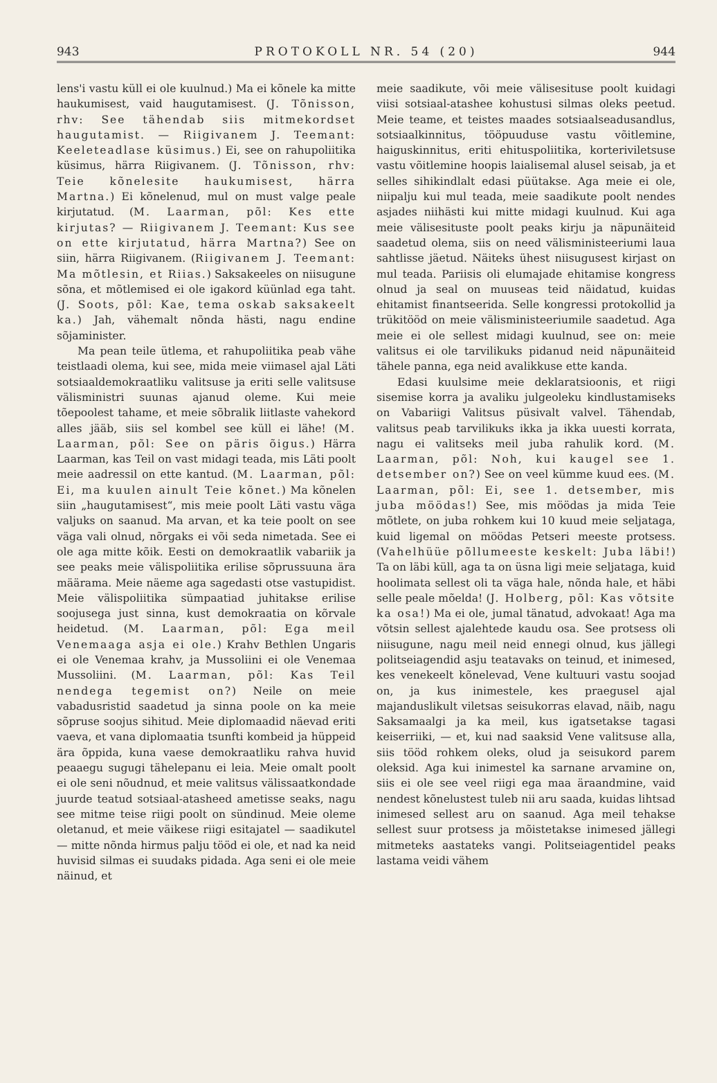943 PROTOKOLL NR. 54 (20) 944
lens'i vastu küll ei ole kuulnud.) Ma ei kõnele ka mitte haukumisest, vaid haugutamisest. (J. Tõnisson, rhv: See tähendab siis mitmekordset haugutamist. — Riigivanem J. Teemant: Keeleteadlase küsimus.) Ei, see on rahupoliitika küsimus, härra Riigivanem. (J. Tõnisson, rhv: Teie kõnelesite haukumisest, härra Martna.) Ei kõnelenud, mul on must valge peale kirjutatud. (M. Laarman, põl: Kes ette kirjutas? — Riigivanem J. Teemant: Kus see on ette kirjutatud, härra Martna?) See on siin, härra Riigivanem. (Riigivanem J. Teemant: Ma mõtlesin, et Riias.) Saksakeeles on niisugune sõna, et mõtlemised ei ole igakord küünlad ega taht. (J. Soots, põl: Kae, tema oskab saksakeelt ka.) Jah, vähemalt nõnda hästi, nagu endine sõjaminister.
Ma pean teile ütlema, et rahupoliitika peab vähe teistlaadi olema, kui see, mida meie viimasel ajal Läti sotsiaaldemokraatliku valitsuse ja eriti selle valitsuse välisministri suunas ajanud oleme. Kui meie tõepoolest tahame, et meie sõbralik liitlaste vahekord alles jääb, siis sel kombel see küll ei lähe! (M. Laarman, põl: See on päris õigus.) Härra Laarman, kas Teil on vast midagi teada, mis Läti poolt meie aadressil on ette kantud. (M. Laarman, põl: Ei, ma kuulen ainult Teie kõnet.) Ma kõnelen siin „haugutamisest“, mis meie poolt Läti vastu väga valjuks on saanud. Ma arvan, et ka teie poolt on see väga vali olnud, nõrgaks ei või seda nimetada. See ei ole aga mitte kõik. Eesti on demokraatlik vabariik ja see peaks meie välispoliitika erilise sõprussuuna ära määrama. Meie näeme aga sagedasti otse vastupidist. Meie välispoliitika sümpaatiad juhitakse erilise soojusega just sinna, kust demokraatia on kõrvale heidetud. (M. Laarman, põl: Ega meil Venemaaga asja ei ole.) Krahv Bethlen Ungaris ei ole Venemaa krahv, ja Mussoliini ei ole Venemaa Mussoliini. (M. Laarman, põl: Kas Teil nendega tegemist on?) Neile on meie vabadusristid saadetud ja sinna poole on ka meie sõpruse soojus sihitud. Meie diplomaadid näevad eriti vaeva, et vana diplomaatia tsunfti kombeid ja hüppeid ära õppida, kuna vaese demokraatliku rahva huvid peaaegu sugugi tähelepanu ei leia. Meie omalt poolt ei ole seni nõudnud, et meie valitsus välissaatkondade juurde teatud sotsiaal-atasheed ametisse seaks, nagu see mitme teise riigi poolt on sündinud. Meie oleme oletanud, et meie väikese riigi esitajatel — saadikutel — mitte nõnda hirmus palju tööd ei ole, et nad ka neid huvisid silmas ei suudaks pidada. Aga seni ei ole meie näinud, et
meie saadikute, või meie välisesituse poolt kuidagi viisi sotsiaal-atashee kohustusi silmas oleks peetud. Meie teame, et teistes maades sotsiaalseadusandlus, sotsiaalkinnitus, tööpuuduse vastu võitlemine, haiguskinnitus, eriti ehituspoliitika, korteriviletsuse vastu võitlemine hoopis laialisemal alusel seisab, ja et selles sihikindlalt edasi püütakse. Aga meie ei ole, niipalju kui mul teada, meie saadikute poolt nendes asjades niihästi kui mitte midagi kuulnud. Kui aga meie välisesituste poolt peaks kirju ja näpunäiteid saadetud olema, siis on need välisministeeriumi laua sahtlisse jäetud. Näiteks ühest niisugusest kirjast on mul teada. Pariisis oli elumajade ehitamise kongress olnud ja seal on muuseas teid näidatud, kuidas ehitamist finantseerida. Selle kongressi protokollid ja trükitööd on meie välisministeeriumile saadetud. Aga meie ei ole sellest midagi kuulnud, see on: meie valitsus ei ole tarvilikuks pidanud neid näpunäiteid tähele panna, ega neid avalikkuse ette kanda.
Edasi kuulsime meie deklaratsioonis, et riigi sisemise korra ja avaliku julgeoleku kindlustamiseks on Vabariigi Valitsus püsivalt valvel. Tähendab, valitsus peab tarvilikuks ikka ja ikka uuesti korrata, nagu ei valitseks meil juba rahulik kord. (M. Laarman, põl: Noh, kui kaugel see 1. detsember on?) See on veel kümme kuud ees. (M. Laarman, põl: Ei, see 1. detsember, mis juba möödas!) See, mis möödas ja mida Teie mõtlete, on juba rohkem kui 10 kuud meie seljataga, kuid ligemal on möödas Petseri meeste protsess. (Vahelhüüe põllumeeste keskelt: Juba läbi!) Ta on läbi küll, aga ta on üsna ligi meie seljataga, kuid hoolimata sellest oli ta väga hale, nõnda hale, et häbi selle peale mõelda! (J. Holberg, põl: Kas võtsite ka osa!) Ma ei ole, jumal tänatud, advokaat! Aga ma võtsin sellest ajalehtede kaudu osa. See protsess oli niisugune, nagu meil neid ennegi olnud, kus jällegi politseiagendid asju teatavaks on teinud, et inimesed, kes venekeelt kõnelevad, Vene kultuuri vastu soojad on, ja kus inimestele, kes praegusel ajal majanduslikult viletsas seisukorras elavad, näib, nagu Saksamaalgi ja ka meil, kus igatsetakse tagasi keiserriiki, — et, kui nad saaksid Vene valitsuse alla, siis tööd rohkem oleks, olud ja seisukord parem oleksid. Aga kui inimestel ka sarnane arvamine on, siis ei ole see veel riigi ega maa äraandmine, vaid nendest kõnelustest tuleb nii aru saada, kuidas lihtsad inimesed sellest aru on saanud. Aga meil tehakse sellest suur protsess ja mõistetakse inimesed jällegi mitmeteks aastateks vangi. Politseiagentidel peaks lastama veidi vähem